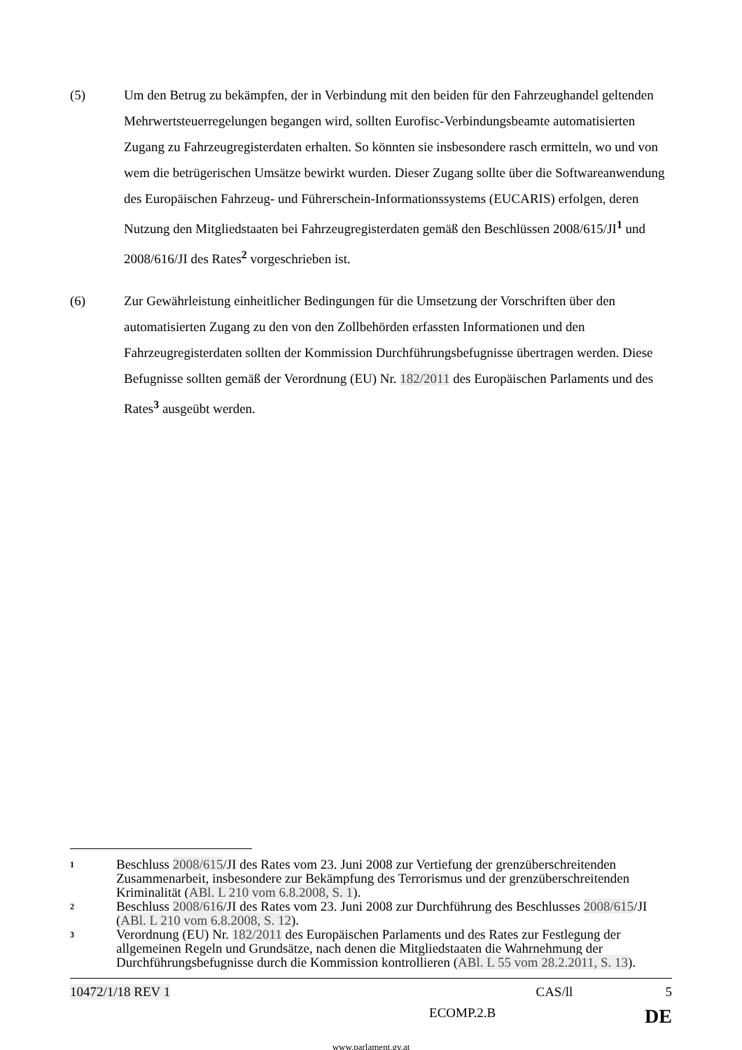(5)
Um den Betrug zu bekämpfen, der in Verbindung mit den beiden für den Fahrzeughandel geltenden Mehrwertsteuerregelungen begangen wird, sollten Eurofisc-Verbindungsbeamte automatisierten Zugang zu Fahrzeugregisterdaten erhalten. So könnten sie insbesondere rasch ermitteln, wo und von wem die betrügerischen Umsätze bewirkt wurden. Dieser Zugang sollte über die Softwareanwendung des Europäischen Fahrzeug- und Führerschein-Informationssystems (EUCARIS) erfolgen, deren Nutzung den Mitgliedstaaten bei Fahrzeugregisterdaten gemäß den Beschlüssen 2008/615/JI<sup>1</sup> und 2008/616/JI des Rates<sup>2</sup> vorgeschrieben ist.
(6)
Zur Gewährleistung einheitlicher Bedingungen für die Umsetzung der Vorschriften über den automatisierten Zugang zu den von den Zollbehörden erfassten Informationen und den Fahrzeugregisterdaten sollten der Kommission Durchführungsbefugnisse übertragen werden. Diese Befugnisse sollten gemäß der Verordnung (EU) Nr. 182/2011 des Europäischen Parlaments und des Rates<sup>3</sup> ausgeübt werden.
1
Beschluss 2008/615/JI des Rates vom 23. Juni 2008 zur Vertiefung der grenzüberschreitenden Zusammenarbeit, insbesondere zur Bekämpfung des Terrorismus und der grenzüberschreitenden Kriminalität (ABl. L 210 vom 6.8.2008, S. 1).
2
Beschluss 2008/616/JI des Rates vom 23. Juni 2008 zur Durchführung des Beschlusses 2008/615/JI (ABl. L 210 vom 6.8.2008, S. 12).
3
Verordnung (EU) Nr. 182/2011 des Europäischen Parlaments und des Rates zur Festlegung der allgemeinen Regeln und Grundsätze, nach denen die Mitgliedstaaten die Wahrnehmung der Durchführungsbefugnisse durch die Kommission kontrollieren (ABl. L 55 vom 28.2.2011, S. 13).
10472/1/18 REV 1 CAS/ll 5
ECOMP.2.B DE
www.parlament.gv.at